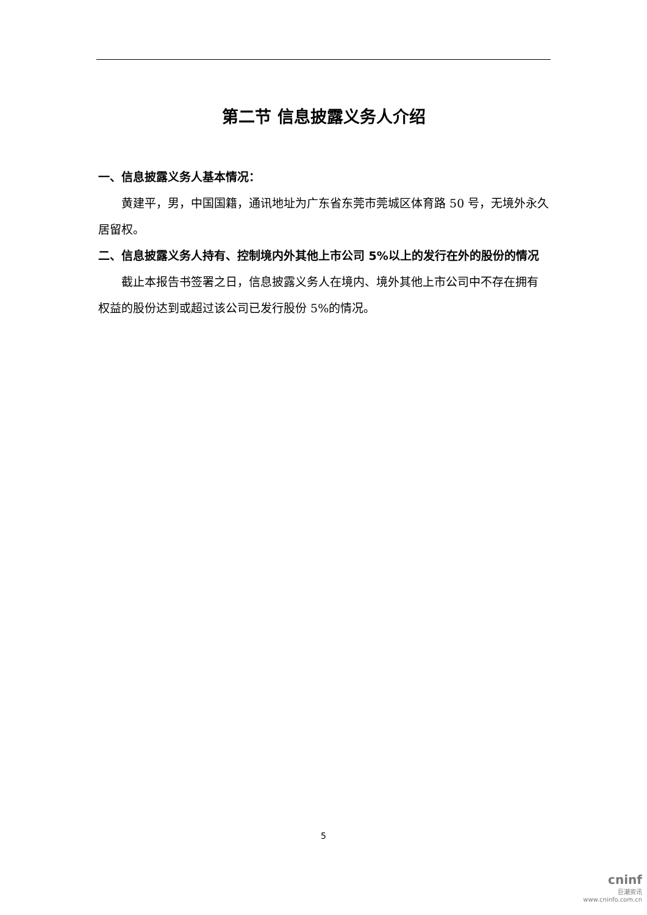第二节 信息披露义务人介绍
一、信息披露义务人基本情况：
黄建平，男，中国国籍，通讯地址为广东省东莞市莞城区体育路 50 号，无境外永久居留权。
二、信息披露义务人持有、控制境内外其他上市公司 5%以上的发行在外的股份的情况
截止本报告书签署之日，信息披露义务人在境内、境外其他上市公司中不存在拥有权益的股份达到或超过该公司已发行股份 5%的情况。
5
cninf
巨潮资讯
www.cninfo.com.cn